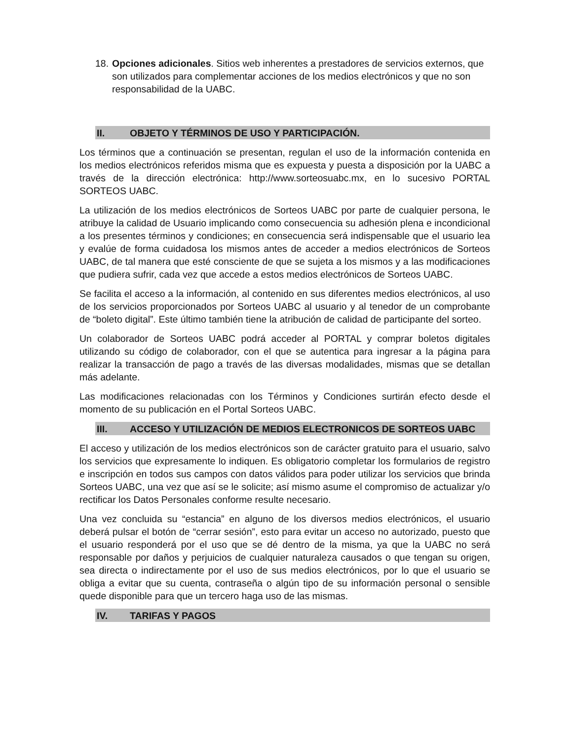18.
Opciones adicionales. Sitios web inherentes a prestadores de servicios externos, que son utilizados para complementar acciones de los medios electrónicos y que no son responsabilidad de la UABC.
II. OBJETO Y TÉRMINOS DE USO Y PARTICIPACIÓN.
Los términos que a continuación se presentan, regulan el uso de la información contenida en los medios electrónicos referidos misma que es expuesta y puesta a disposición por la UABC a través de la dirección electrónica: http://www.sorteosuabc.mx, en lo sucesivo PORTAL SORTEOS UABC.
La utilización de los medios electrónicos de Sorteos UABC por parte de cualquier persona, le atribuye la calidad de Usuario implicando como consecuencia su adhesión plena e incondicional a los presentes términos y condiciones; en consecuencia será indispensable que el usuario lea y evalúe de forma cuidadosa los mismos antes de acceder a medios electrónicos de Sorteos UABC, de tal manera que esté consciente de que se sujeta a los mismos y a las modificaciones que pudiera sufrir, cada vez que accede a estos medios electrónicos de Sorteos UABC.
Se facilita el acceso a la información, al contenido en sus diferentes medios electrónicos, al uso de los servicios proporcionados por Sorteos UABC al usuario y al tenedor de un comprobante de “boleto digital”. Este último también tiene la atribución de calidad de participante del sorteo.
Un colaborador de Sorteos UABC podrá acceder al PORTAL y comprar boletos digitales utilizando su código de colaborador, con el que se autentica para ingresar a la página para realizar la transacción de pago a través de las diversas modalidades, mismas que se detallan más adelante.
Las modificaciones relacionadas con los Términos y Condiciones surtirán efecto desde el momento de su publicación en el Portal Sorteos UABC.
III. ACCESO Y UTILIZACIÓN DE MEDIOS ELECTRONICOS DE SORTEOS UABC
El acceso y utilización de los medios electrónicos son de carácter gratuito para el usuario, salvo los servicios que expresamente lo indiquen. Es obligatorio completar los formularios de registro e inscripción en todos sus campos con datos válidos para poder utilizar los servicios que brinda Sorteos UABC, una vez que así se le solicite; así mismo asume el compromiso de actualizar y/o rectificar los Datos Personales conforme resulte necesario.
Una vez concluida su “estancia” en alguno de los diversos medios electrónicos, el usuario deberá pulsar el botón de “cerrar sesión”, esto para evitar un acceso no autorizado, puesto que el usuario responderá por el uso que se dé dentro de la misma, ya que la UABC no será responsable por daños y perjuicios de cualquier naturaleza causados o que tengan su origen, sea directa o indirectamente por el uso de sus medios electrónicos, por lo que el usuario se obliga a evitar que su cuenta, contraseña o algún tipo de su información personal o sensible quede disponible para que un tercero haga uso de las mismas.
IV. TARIFAS Y PAGOS